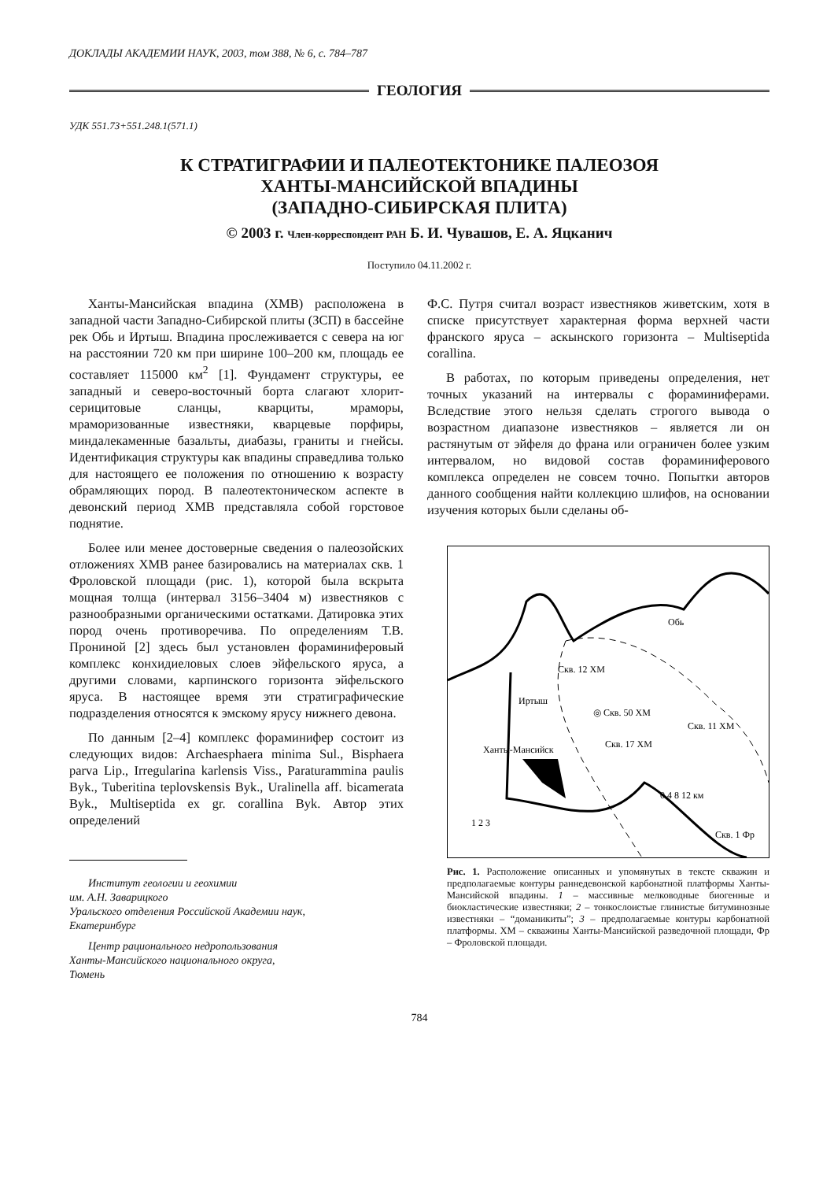ДОКЛАДЫ АКАДЕМИИ НАУК, 2003, том 388, № 6, с. 784–787
ГЕОЛОГИЯ
УДК 551.73+551.248.1(571.1)
К СТРАТИГРАФИИ И ПАЛЕОТЕКТОНИКЕ ПАЛЕОЗОЯ
ХАНТЫ-МАНСИЙСКОЙ ВПАДИНЫ
(ЗАПАДНО-СИБИРСКАЯ ПЛИТА)
© 2003 г. Член-корреспондент РАН Б. И. Чувашов, Е. А. Яцканич
Поступило 04.11.2002 г.
Ханты-Мансийская впадина (ХМВ) расположена в западной части Западно-Сибирской плиты (ЗСП) в бассейне рек Обь и Иртыш. Впадина прослеживается с севера на юг на расстоянии 720 км при ширине 100–200 км, площадь ее составляет 115000 км<sup>2</sup> [1]. Фундамент структуры, ее западный и северо-восточный борта слагают хлорит-серицитовые сланцы, кварциты, мраморы, мраморизованные известняки, кварцевые порфиры, миндалекаменные базальты, диабазы, граниты и гнейсы. Идентификация структуры как впадины справедлива только для настоящего ее положения по отношению к возрасту обрамляющих пород. В палеотектоническом аспекте в девонский период ХМВ представляла собой горстовое поднятие.
Более или менее достоверные сведения о палеозойских отложениях ХМВ ранее базировались на материалах скв. 1 Фроловской площади (рис. 1), которой была вскрыта мощная толща (интервал 3156–3404 м) известняков с разнообразными органическими остатками. Датировка этих пород очень противоречива. По определениям Т.В. Прониной [2] здесь был установлен фораминиферовый комплекс конхидиеловых слоев эйфельского яруса, а другими словами, карпинского горизонта эйфельского яруса. В настоящее время эти стратиграфические подразделения относятся к эмскому ярусу нижнего девона.
По данным [2–4] комплекс фораминифер состоит из следующих видов: Archaesphaera minima Sul., Bisphaera parva Lip., Irregularina karlensis Viss., Paraturammina paulis Byk., Tuberitina teplovskensis Byk., Uralinella aff. bicamerata Byk., Multiseptida ex gr. corallina Byk. Автор этих определений
Институт геологии и геохимии
им. А.Н. Заварицкого
Уральского отделения Российской Академии наук,
Екатеринбург
Центр рационального недропользования
Ханты-Мансийского национального округа,
Тюмень
Ф.С. Путря считал возраст известняков живетским, хотя в списке присутствует характерная форма верхней части франского яруса – аскынского горизонта – Multiseptida corallina.
В работах, по которым приведены определения, нет точных указаний на интервалы с фораминиферами. Вследствие этого нельзя сделать строгого вывода о возрастном диапазоне известняков – является ли он растянутым от эйфеля до франа или ограничен более узким интервалом, но видовой состав фораминиферового комплекса определен не совсем точно. Попытки авторов данного сообщения найти коллекцию шлифов, на основании изучения которых были сделаны об-
Скв. 12 ХМ
◎ Скв. 50 ХМ
Скв. 11 ХМ
Скв. 17 ХМ
Ханты-Мансийск
0 4 8 12 км
Скв. 1 Фр
1 2 3
Обь
Иртыш
Рис. 1. Расположение описанных и упомянутых в тексте скважин и предполагаемые контуры раннедевонской карбонатной платформы Ханты-Мансийской впадины. 1 – массивные мелководные биогенные и биокластические известняки; 2 – тонкослоистые глинистые битуминозные известняки – “доманикиты”; 3 – предполагаемые контуры карбонатной платформы. ХМ – скважины Ханты-Мансийской разведочной площади, Фр – Фроловской площади.
784